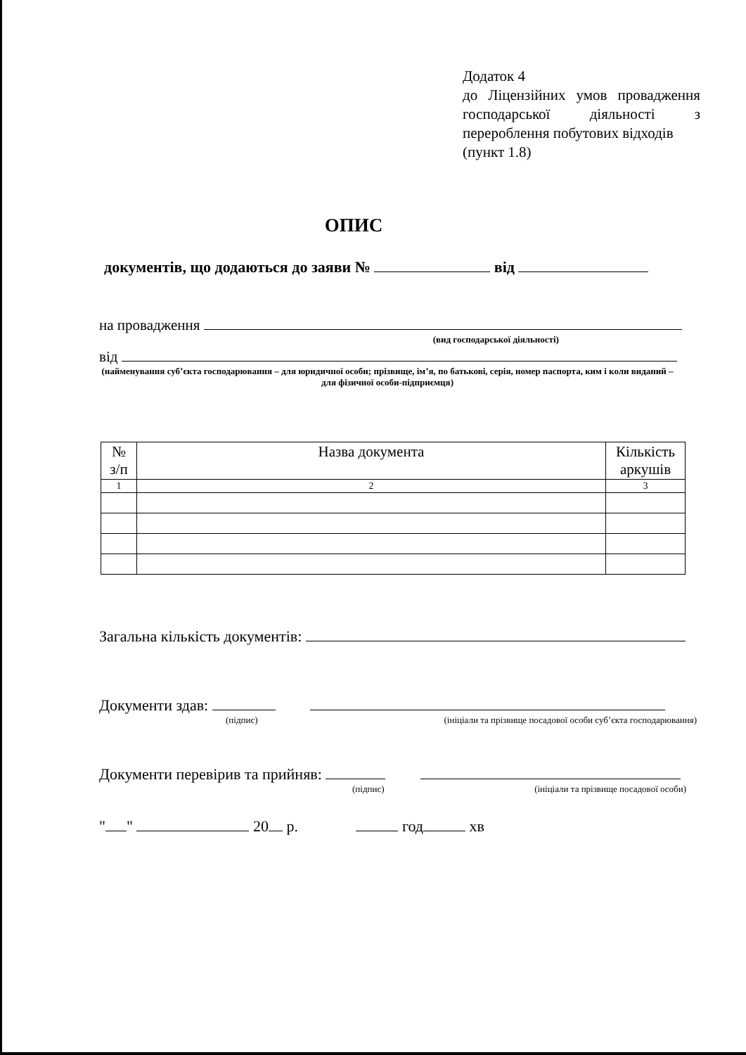Додаток 4
до Ліцензійних умов провадження господарської діяльності з перероблення побутових відходів
(пункт 1.8)
ОПИС
документів, що додаються до заяви № від
на провадження
(вид господарської діяльності)
від
(найменування суб’єкта господарювання – для юридичної особи; прізвище, ім’я, по батькові, серія, номер паспорта, ким і коли виданий – для фізичної особи-підприємця)
| № з/п | Назва документа | Кількість аркушів |
| --- | --- | --- |
| 1 | 2 | 3 |
Загальна кількість документів:
Документи здав:
(підпис) (ініціали та прізвище посадової особи суб’єкта господарювання)
Документи перевірив та прийняв:
(підпис) (ініціали та прізвище посадової особи)
" " 20 р. год хв